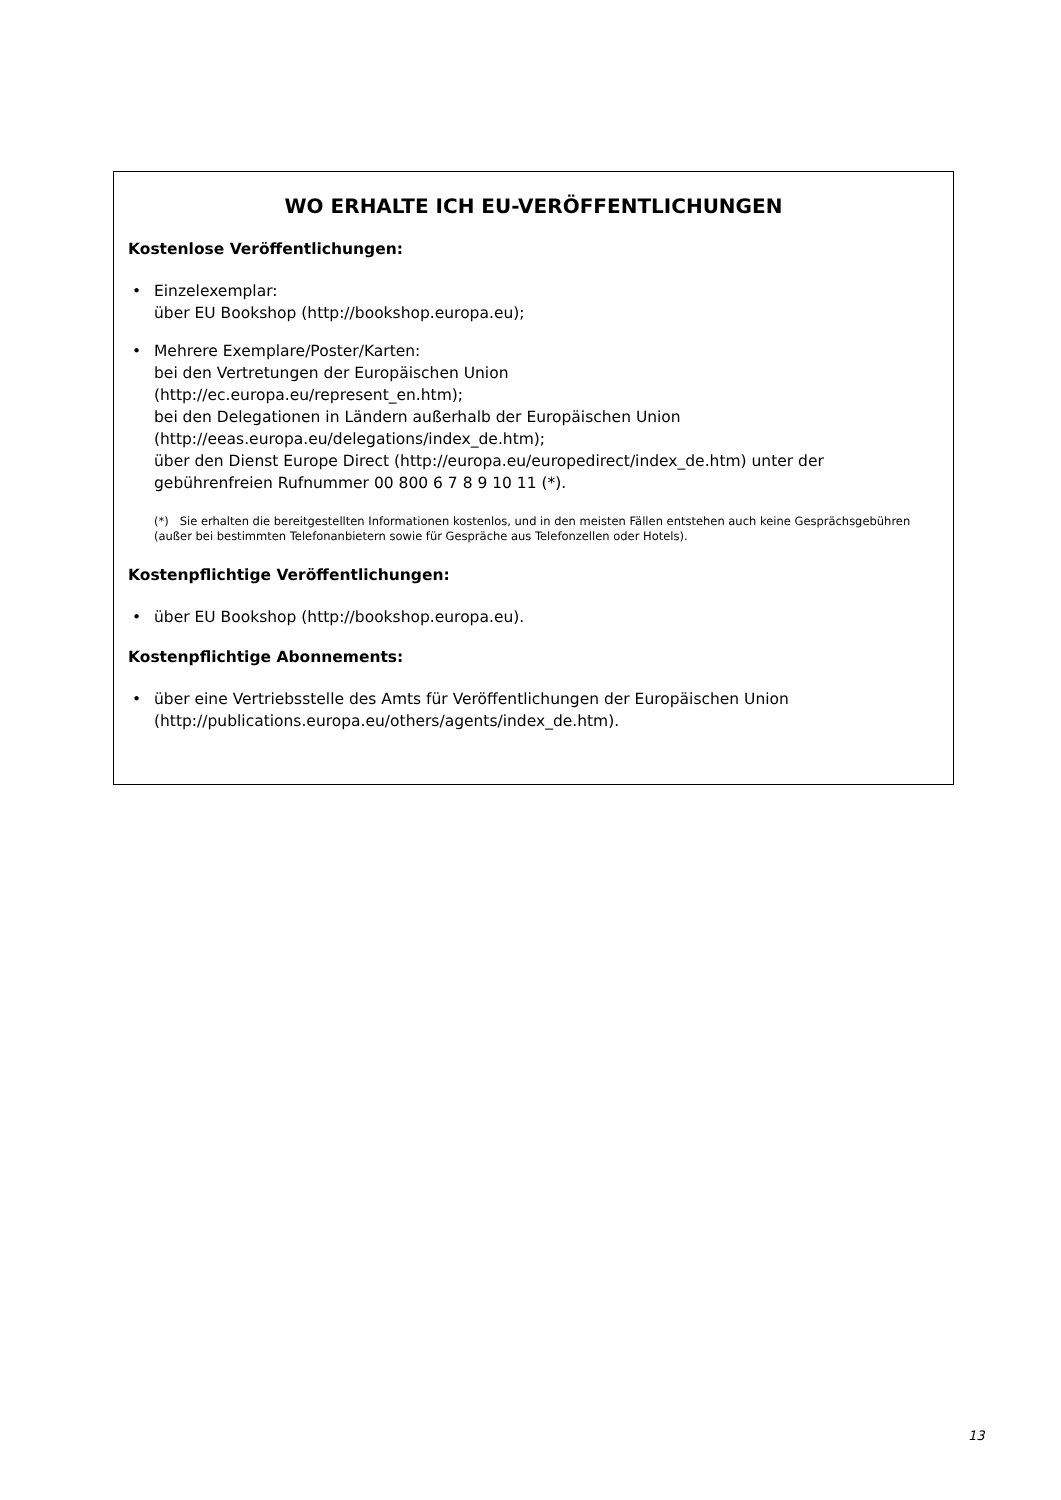WO ERHALTE ICH EU-VERÖFFENTLICHUNGEN
Kostenlose Veröffentlichungen:
• Einzelexemplar:
über EU Bookshop (http://bookshop.europa.eu);
• Mehrere Exemplare/Poster/Karten:
bei den Vertretungen der Europäischen Union
(http://ec.europa.eu/represent_en.htm);
bei den Delegationen in Ländern außerhalb der Europäischen Union
(http://eeas.europa.eu/delegations/index_de.htm);
über den Dienst Europe Direct (http://europa.eu/europedirect/index_de.htm) unter der gebührenfreien Rufnummer 00 800 6 7 8 9 10 11 (*).
(*) Sie erhalten die bereitgestellten Informationen kostenlos, und in den meisten Fällen entstehen auch keine Gesprächsgebühren (außer bei bestimmten Telefonanbietern sowie für Gespräche aus Telefonzellen oder Hotels).
Kostenpflichtige Veröffentlichungen:
• über EU Bookshop (http://bookshop.europa.eu).
Kostenpflichtige Abonnements:
• über eine Vertriebsstelle des Amts für Veröffentlichungen der Europäischen Union (http://publications.europa.eu/others/agents/index_de.htm).
13